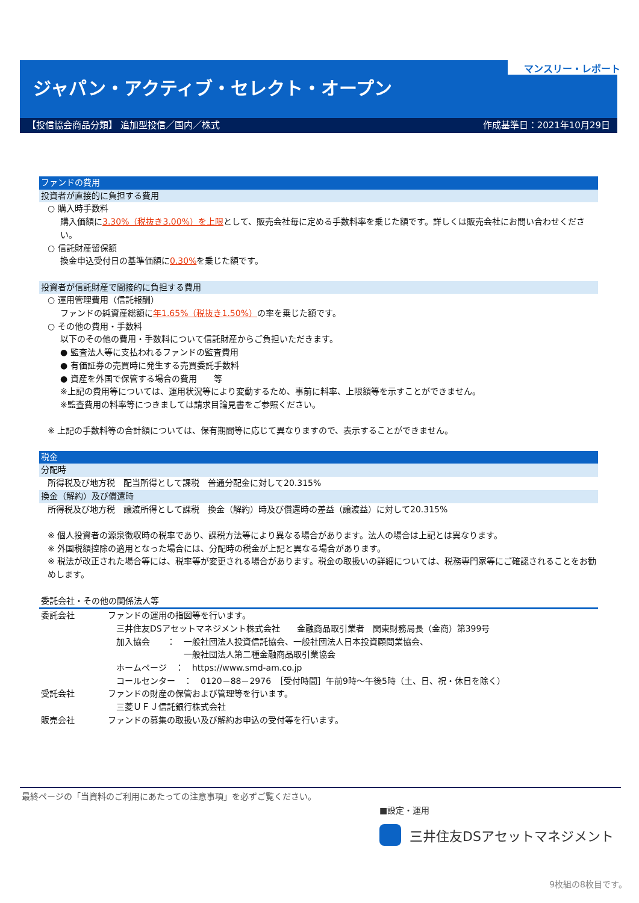マンスリー・レポート
ジャパン・アクティブ・セレクト・オープン
【投信協会商品分類】 追加型投信／国内／株式 作成基準日：2021年10月29日
ファンドの費用
投資者が直接的に負担する費用
○ 購入時手数料
購入価額に3.30%（税抜き3.00%）を上限として、販売会社毎に定める手数料率を乗じた額です。詳しくは販売会社にお問い合わせください。
○ 信託財産留保額
換金申込受付日の基準価額に0.30% を乗じた額です。
投資者が信託財産で間接的に負担する費用
○ 運用管理費用（信託報酬）
ファンドの純資産総額に年1.65%（税抜き1.50%）の率を乗じた額です。
○ その他の費用・手数料
以下のその他の費用・手数料について信託財産からご負担いただきます。
● 監査法人等に支払われるファンドの監査費用
● 有価証券の売買時に発生する売買委託手数料
● 資産を外国で保管する場合の費用　　等
※上記の費用等については、運用状況等により変動するため、事前に料率、上限額等を示すことができません。
※監査費用の料率等につきましては請求目論見書をご参照ください。
※ 上記の手数料等の合計額については、保有期間等に応じて異なりますので、表示することができません。
税金
分配時
所得税及び地方税　配当所得として課税　普通分配金に対して20.315%
換金（解約）及び償還時
所得税及び地方税　譲渡所得として課税　換金（解約）時及び償還時の差益（譲渡益）に対して20.315%
※ 個人投資者の源泉徴収時の税率であり、課税方法等により異なる場合があります。法人の場合は上記とは異なります。
※ 外国税額控除の適用となった場合には、分配時の税金が上記と異なる場合があります。
※ 税法が改正された場合等には、税率等が変更される場合があります。税金の取扱いの詳細については、税務専門家等にご確認されることをお勧めします。
委託会社・その他の関係法人等
| 委託会社 | ファンドの運用の指図等を行います。 三井住友DSアセットマネジメント株式会社 金融商品取引業者 関東財務局長（金商）第399号 加入協会 ： 一般社団法人投資信託協会、一般社団法人日本投資顧問業協会、 一般社団法人第二種金融商品取引業協会 ホームページ ： https://www.smd-am.co.jp コールセンター ： 0120－88－2976 ［受付時間］午前9時～午後5時（土、日、祝・休日を除く） |
| 受託会社 | ファンドの財産の保管および管理等を行います。 三菱ＵＦＪ信託銀行株式会社 |
| 販売会社 | ファンドの募集の取扱い及び解約お申込の受付等を行います。 |
最終ページの「当資料のご利用にあたっての注意事項」を必ずご覧ください。
■設定・運用
三井住友DSアセットマネジメント
9枚組の8枚目です。